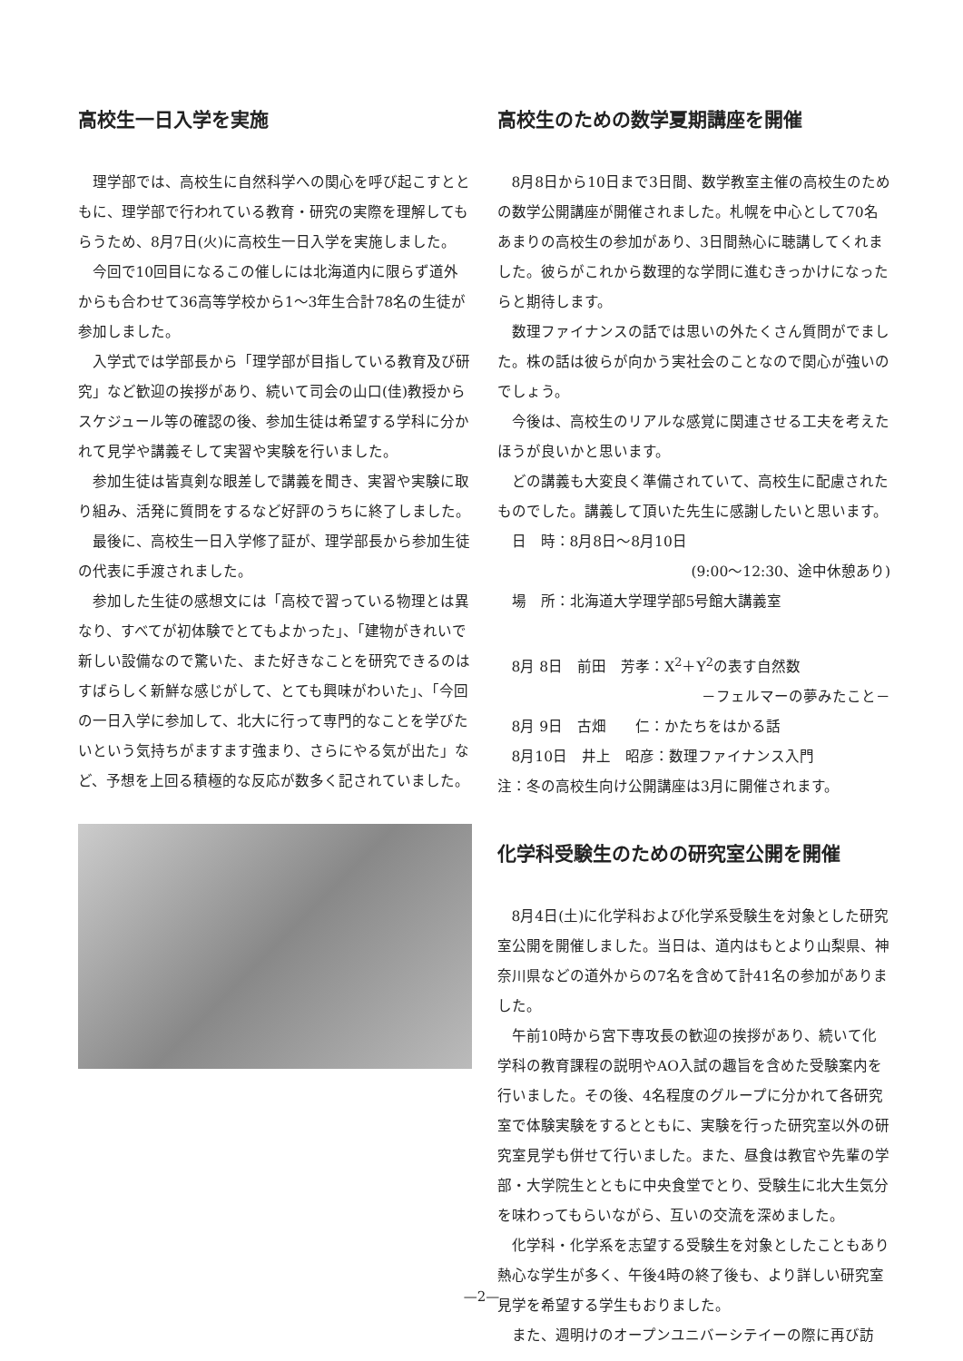高校生一日入学を実施
理学部では、高校生に自然科学への関心を呼び起こすとともに、理学部で行われている教育・研究の実際を理解してもらうため、8月7日(火)に高校生一日入学を実施しました。
今回で10回目になるこの催しには北海道内に限らず道外からも合わせて36高等学校から1～3年生合計78名の生徒が参加しました。
入学式では学部長から「理学部が目指している教育及び研究」など歓迎の挨拶があり、続いて司会の山口(佳)教授からスケジュール等の確認の後、参加生徒は希望する学科に分かれて見学や講義そして実習や実験を行いました。
参加生徒は皆真剣な眼差しで講義を聞き、実習や実験に取り組み、活発に質問をするなど好評のうちに終了しました。
最後に、高校生一日入学修了証が、理学部長から参加生徒の代表に手渡されました。
参加した生徒の感想文には「高校で習っている物理とは異なり、すべてが初体験でとてもよかった」、「建物がきれいで新しい設備なので驚いた、また好きなことを研究できるのはすばらしく新鮮な感じがして、とても興味がわいた」、「今回の一日入学に参加して、北大に行って専門的なことを学びたいという気持ちがますます強まり、さらにやる気が出た」など、予想を上回る積極的な反応が数多く記されていました。
高校生のための数学夏期講座を開催
8月8日から10日まで3日間、数学教室主催の高校生のための数学公開講座が開催されました。札幌を中心として70名あまりの高校生の参加があり、3日間熱心に聴講してくれました。彼らがこれから数理的な学問に進むきっかけになったらと期待します。
数理ファイナンスの話では思いの外たくさん質問がでました。株の話は彼らが向かう実社会のことなので関心が強いのでしょう。
今後は、高校生のリアルな感覚に関連させる工夫を考えたほうが良いかと思います。
どの講義も大変良く準備されていて、高校生に配慮されたものでした。講義して頂いた先生に感謝したいと思います。
日　時：8月8日～8月10日
(9:00～12:30、途中休憩あり)
場　所：北海道大学理学部5号館大講義室
8月 8日　前田　芳孝：X<sup>2</sup>＋Y<sup>2</sup>の表す自然数
－フェルマーの夢みたこと－
8月 9日　古畑　　仁：かたちをはかる話
8月10日　井上　昭彦：数理ファイナンス入門
注：冬の高校生向け公開講座は3月に開催されます。
化学科受験生のための研究室公開を開催
8月4日(土)に化学科および化学系受験生を対象とした研究室公開を開催しました。当日は、道内はもとより山梨県、神奈川県などの道外からの7名を含めて計41名の参加がありました。
午前10時から宮下専攻長の歓迎の挨拶があり、続いて化学科の教育課程の説明やAO入試の趣旨を含めた受験案内を行いました。その後、4名程度のグループに分かれて各研究室で体験実験をするとともに、実験を行った研究室以外の研究室見学も併せて行いました。また、昼食は教官や先輩の学部・大学院生とともに中央食堂でとり、受験生に北大生気分を味わってもらいながら、互いの交流を深めました。
化学科・化学系を志望する受験生を対象としたこともあり熱心な学生が多く、午後4時の終了後も、より詳しい研究室見学を希望する学生もおりました。
また、週明けのオープンユニバーシテイーの際に再び訪
—2—